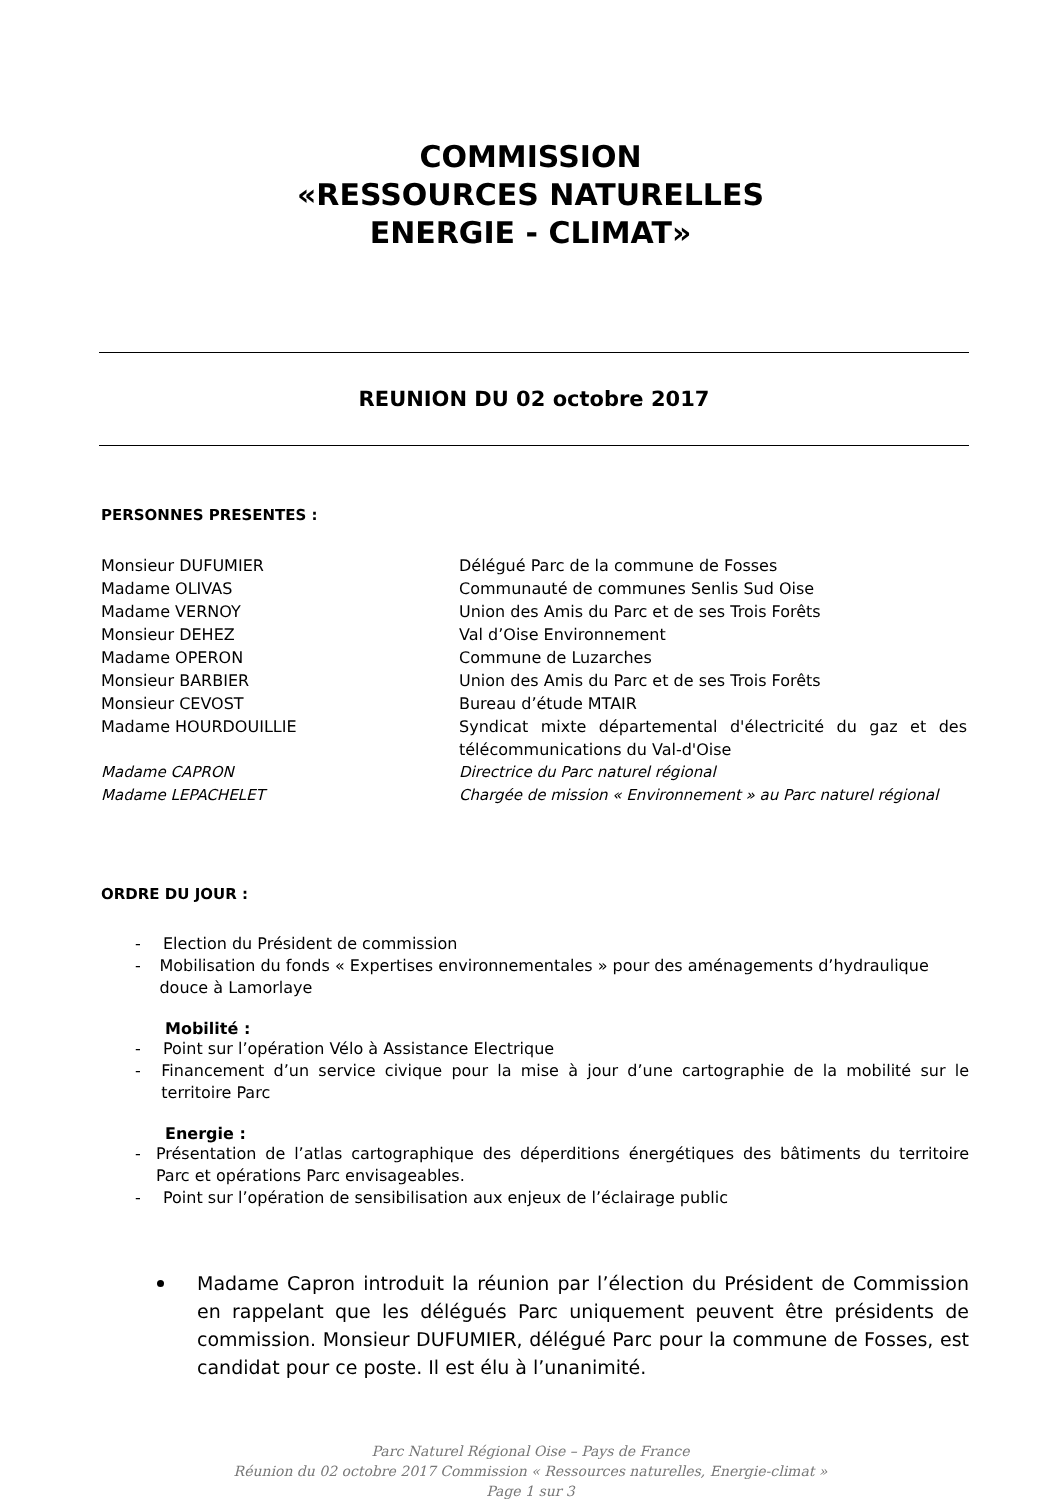COMMISSION
«RESSOURCES NATURELLES
ENERGIE - CLIMAT»
REUNION DU 02 octobre 2017
PERSONNES PRESENTES :
| Monsieur DUFUMIER | Délégué Parc de la commune de Fosses |
| Madame OLIVAS | Communauté de communes Senlis Sud Oise |
| Madame VERNOY | Union des Amis du Parc et de ses Trois Forêts |
| Monsieur DEHEZ | Val d’Oise Environnement |
| Madame OPERON | Commune de Luzarches |
| Monsieur BARBIER | Union des Amis du Parc et de ses Trois Forêts |
| Monsieur CEVOST | Bureau d’étude MTAIR |
| Madame HOURDOUILLIE | Syndicat mixte départemental d'électricité du gaz et des télécommunications du Val-d'Oise |
| Madame CAPRON | Directrice du Parc naturel régional |
| Madame LEPACHELET | Chargée de mission « Environnement » au Parc naturel régional |
ORDRE DU JOUR :
- Election du Président de commission
- Mobilisation du fonds « Expertises environnementales » pour des aménagements d’hydraulique douce à Lamorlaye
Mobilité :
- Point sur l’opération Vélo à Assistance Electrique
- Financement d’un service civique pour la mise à jour d’une cartographie de la mobilité sur le territoire Parc
Energie :
- Présentation de l’atlas cartographique des déperditions énergétiques des bâtiments du territoire Parc et opérations Parc envisageables.
- Point sur l’opération de sensibilisation aux enjeux de l’éclairage public
Madame Capron introduit la réunion par l’élection du Président de Commission en rappelant que les délégués Parc uniquement peuvent être présidents de commission. Monsieur DUFUMIER, délégué Parc pour la commune de Fosses, est candidat pour ce poste. Il est élu à l’unanimité.
Parc Naturel Régional Oise – Pays de France
Réunion du 02 octobre 2017 Commission « Ressources naturelles, Energie-climat »
Page 1 sur 3